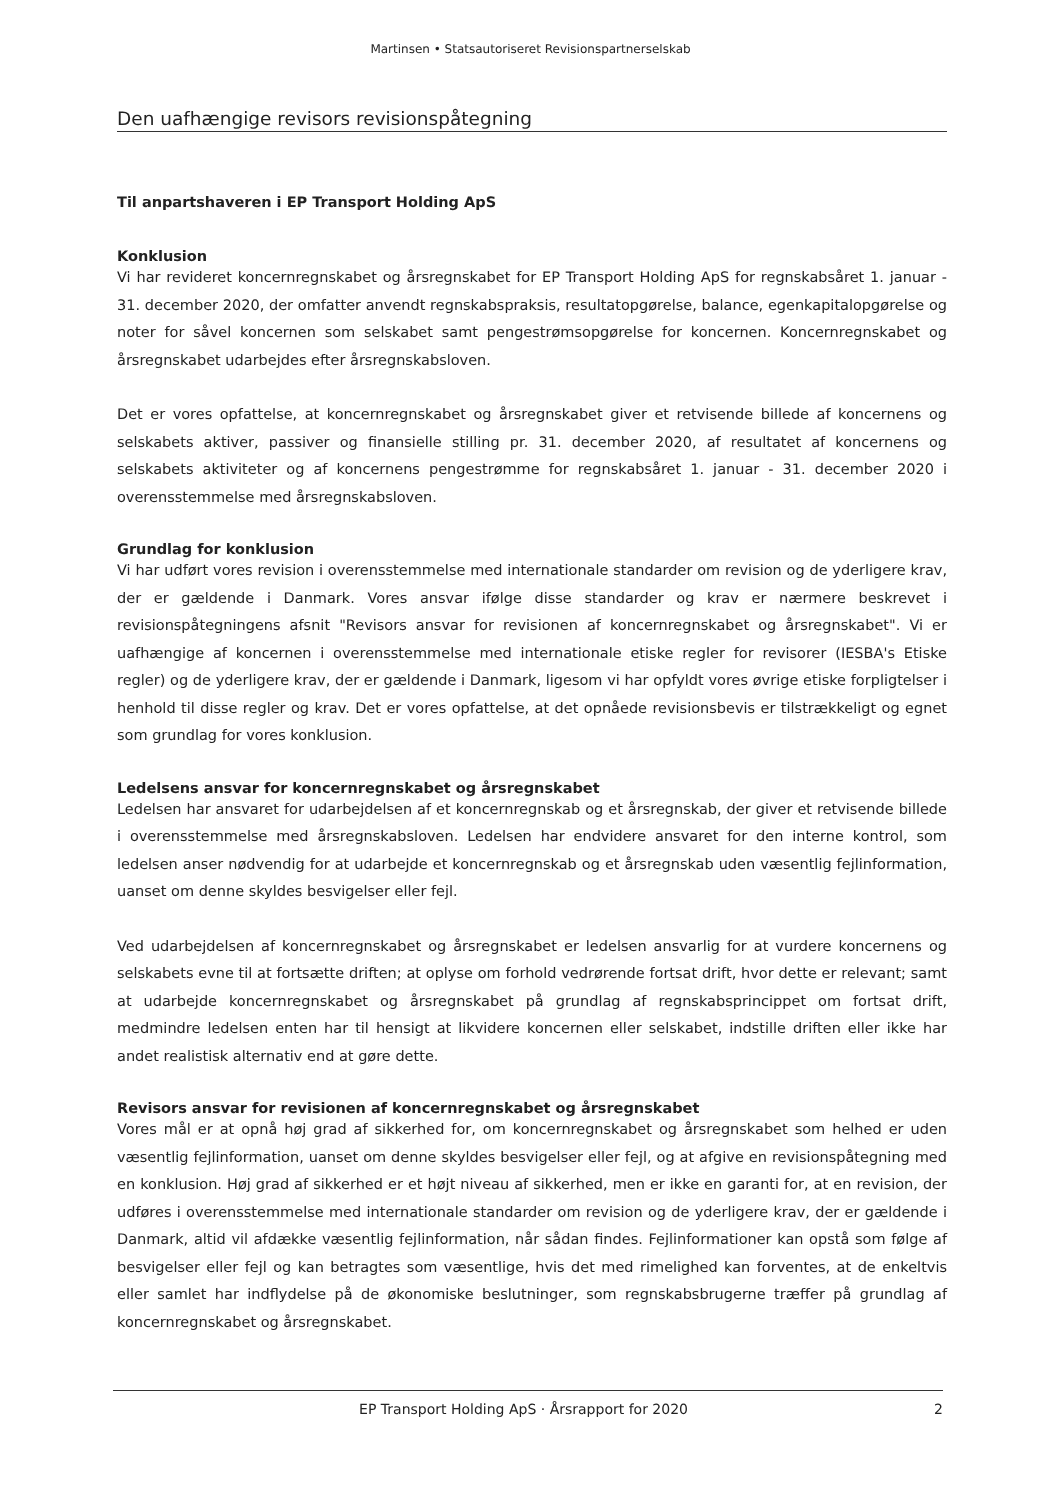Martinsen • Statsautoriseret Revisionspartnerselskab
Den uafhængige revisors revisionspåtegning
Til anpartshaveren i EP Transport Holding ApS
Konklusion
Vi har revideret koncernregnskabet og årsregnskabet for EP Transport Holding ApS for regnskabsåret 1. januar - 31. december 2020, der omfatter anvendt regnskabspraksis, resultatopgørelse, balance, egenkapitalopgørelse og noter for såvel koncernen som selskabet samt pengestrømsopgørelse for koncernen. Koncernregnskabet og årsregnskabet udarbejdes efter årsregnskabsloven.
Det er vores opfattelse, at koncernregnskabet og årsregnskabet giver et retvisende billede af koncernens og selskabets aktiver, passiver og finansielle stilling pr. 31. december 2020, af resultatet af koncernens og selskabets aktiviteter og af koncernens pengestrømme for regnskabsåret 1. januar - 31. december 2020 i overensstemmelse med årsregnskabsloven.
Grundlag for konklusion
Vi har udført vores revision i overensstemmelse med internationale standarder om revision og de yderligere krav, der er gældende i Danmark. Vores ansvar ifølge disse standarder og krav er nærmere beskrevet i revisionspåtegningens afsnit "Revisors ansvar for revisionen af koncernregnskabet og årsregnskabet". Vi er uafhængige af koncernen i overensstemmelse med internationale etiske regler for revisorer (IESBA's Etiske regler) og de yderligere krav, der er gældende i Danmark, ligesom vi har opfyldt vores øvrige etiske forpligtelser i henhold til disse regler og krav. Det er vores opfattelse, at det opnåede revisionsbevis er tilstrækkeligt og egnet som grundlag for vores konklusion.
Ledelsens ansvar for koncernregnskabet og årsregnskabet
Ledelsen har ansvaret for udarbejdelsen af et koncernregnskab og et årsregnskab, der giver et retvisende billede i overensstemmelse med årsregnskabsloven. Ledelsen har endvidere ansvaret for den interne kontrol, som ledelsen anser nødvendig for at udarbejde et koncernregnskab og et årsregnskab uden væsentlig fejlinformation, uanset om denne skyldes besvigelser eller fejl.
Ved udarbejdelsen af koncernregnskabet og årsregnskabet er ledelsen ansvarlig for at vurdere koncernens og selskabets evne til at fortsætte driften; at oplyse om forhold vedrørende fortsat drift, hvor dette er relevant; samt at udarbejde koncernregnskabet og årsregnskabet på grundlag af regnskabsprincippet om fortsat drift, medmindre ledelsen enten har til hensigt at likvidere koncernen eller selskabet, indstille driften eller ikke har andet realistisk alternativ end at gøre dette.
Revisors ansvar for revisionen af koncernregnskabet og årsregnskabet
Vores mål er at opnå høj grad af sikkerhed for, om koncernregnskabet og årsregnskabet som helhed er uden væsentlig fejlinformation, uanset om denne skyldes besvigelser eller fejl, og at afgive en revisionspåtegning med en konklusion. Høj grad af sikkerhed er et højt niveau af sikkerhed, men er ikke en garanti for, at en revision, der udføres i overensstemmelse med internationale standarder om revision og de yderligere krav, der er gældende i Danmark, altid vil afdække væsentlig fejlinformation, når sådan findes. Fejlinformationer kan opstå som følge af besvigelser eller fejl og kan betragtes som væsentlige, hvis det med rimelighed kan forventes, at de enkeltvis eller samlet har indflydelse på de økonomiske beslutninger, som regnskabsbrugerne træffer på grundlag af koncernregnskabet og årsregnskabet.
EP Transport Holding ApS · Årsrapport for 2020 2